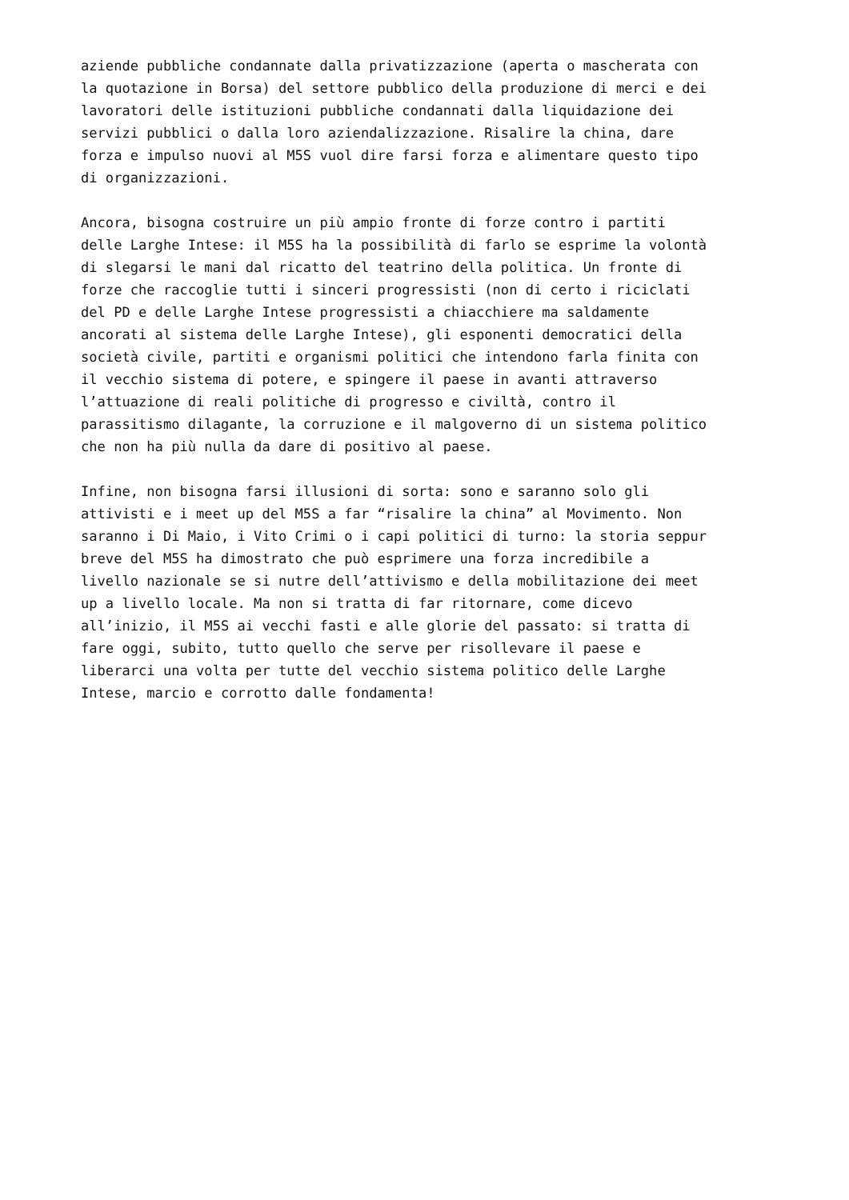aziende pubbliche condannate dalla privatizzazione (aperta o mascherata con la quotazione in Borsa) del settore pubblico della produzione di merci e dei lavoratori delle istituzioni pubbliche condannati dalla liquidazione dei servizi pubblici o dalla loro aziendalizzazione. Risalire la china, dare forza e impulso nuovi al M5S vuol dire farsi forza e alimentare questo tipo di organizzazioni.
Ancora, bisogna costruire un più ampio fronte di forze contro i partiti delle Larghe Intese: il M5S ha la possibilità di farlo se esprime la volontà di slegarsi le mani dal ricatto del teatrino della politica. Un fronte di forze che raccoglie tutti i sinceri progressisti (non di certo i riciclati del PD e delle Larghe Intese progressisti a chiacchiere ma saldamente ancorati al sistema delle Larghe Intese), gli esponenti democratici della società civile, partiti e organismi politici che intendono farla finita con il vecchio sistema di potere, e spingere il paese in avanti attraverso l’attuazione di reali politiche di progresso e civiltà, contro il parassitismo dilagante, la corruzione e il malgoverno di un sistema politico che non ha più nulla da dare di positivo al paese.
Infine, non bisogna farsi illusioni di sorta: sono e saranno solo gli attivisti e i meet up del M5S a far “risalire la china” al Movimento. Non saranno i Di Maio, i Vito Crimi o i capi politici di turno: la storia seppur breve del M5S ha dimostrato che può esprimere una forza incredibile a livello nazionale se si nutre dell’attivismo e della mobilitazione dei meet up a livello locale. Ma non si tratta di far ritornare, come dicevo all’inizio, il M5S ai vecchi fasti e alle glorie del passato: si tratta di fare oggi, subito, tutto quello che serve per risollevare il paese e liberarci una volta per tutte del vecchio sistema politico delle Larghe Intese, marcio e corrotto dalle fondamenta!